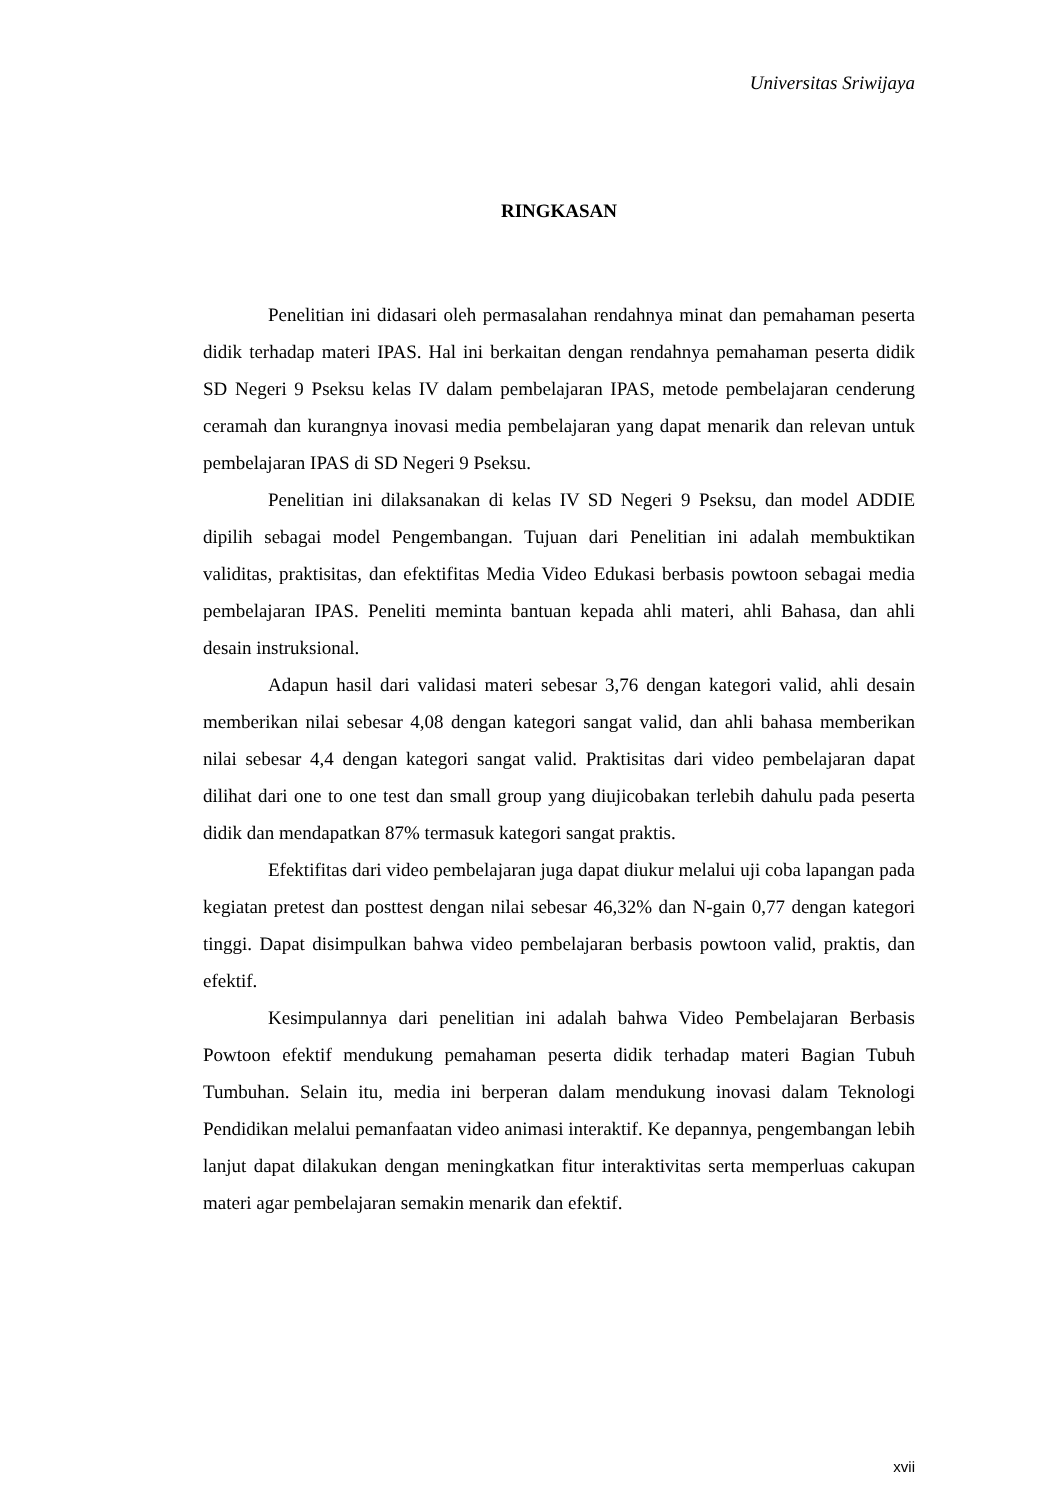Universitas Sriwijaya
RINGKASAN
Penelitian ini didasari oleh permasalahan rendahnya minat dan pemahaman peserta didik terhadap materi IPAS. Hal ini berkaitan dengan rendahnya pemahaman peserta didik SD Negeri 9 Pseksu kelas IV dalam pembelajaran IPAS, metode pembelajaran cenderung ceramah dan kurangnya inovasi media pembelajaran yang dapat menarik dan relevan untuk pembelajaran IPAS di SD Negeri 9 Pseksu.
Penelitian ini dilaksanakan di kelas IV SD Negeri 9 Pseksu, dan model ADDIE dipilih sebagai model Pengembangan. Tujuan dari Penelitian ini adalah membuktikan validitas, praktisitas, dan efektifitas Media Video Edukasi berbasis powtoon sebagai media pembelajaran IPAS. Peneliti meminta bantuan kepada ahli materi, ahli Bahasa, dan ahli desain instruksional.
Adapun hasil dari validasi materi sebesar 3,76 dengan kategori valid, ahli desain memberikan nilai sebesar 4,08 dengan kategori sangat valid, dan ahli bahasa memberikan nilai sebesar 4,4 dengan kategori sangat valid. Praktisitas dari video pembelajaran dapat dilihat dari one to one test dan small group yang diujicobakan terlebih dahulu pada peserta didik dan mendapatkan 87% termasuk kategori sangat praktis.
Efektifitas dari video pembelajaran juga dapat diukur melalui uji coba lapangan pada kegiatan pretest dan posttest dengan nilai sebesar 46,32% dan N-gain 0,77 dengan kategori tinggi. Dapat disimpulkan bahwa video pembelajaran berbasis powtoon valid, praktis, dan efektif.
Kesimpulannya dari penelitian ini adalah bahwa Video Pembelajaran Berbasis Powtoon efektif mendukung pemahaman peserta didik terhadap materi Bagian Tubuh Tumbuhan. Selain itu, media ini berperan dalam mendukung inovasi dalam Teknologi Pendidikan melalui pemanfaatan video animasi interaktif. Ke depannya, pengembangan lebih lanjut dapat dilakukan dengan meningkatkan fitur interaktivitas serta memperluas cakupan materi agar pembelajaran semakin menarik dan efektif.
xvii